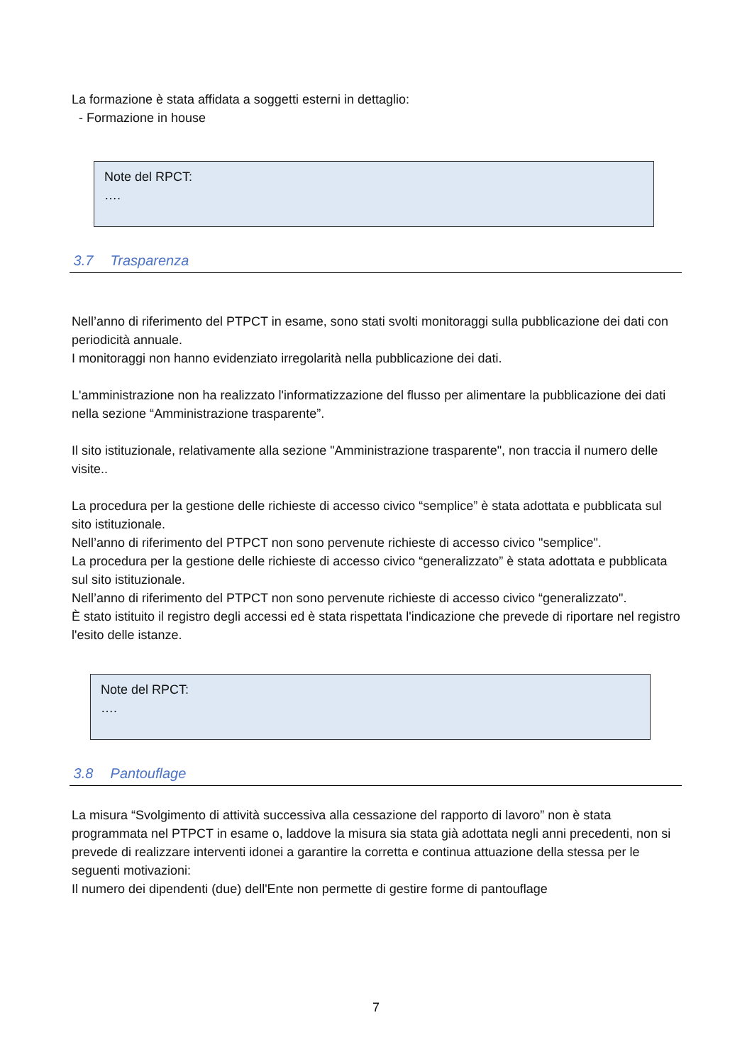La formazione è stata affidata a soggetti esterni in dettaglio:
- Formazione in house
Note del RPCT:
….
3.7 Trasparenza
Nell’anno di riferimento del PTPCT in esame, sono stati svolti monitoraggi sulla pubblicazione dei dati con periodicità annuale.
I monitoraggi non hanno evidenziato irregolarità nella pubblicazione dei dati.
L'amministrazione non ha realizzato l'informatizzazione del flusso per alimentare la pubblicazione dei dati nella sezione “Amministrazione trasparente”.
Il sito istituzionale, relativamente alla sezione "Amministrazione trasparente", non traccia il numero delle visite..
La procedura per la gestione delle richieste di accesso civico “semplice” è stata adottata e pubblicata sul sito istituzionale.
Nell’anno di riferimento del PTPCT non sono pervenute richieste di accesso civico "semplice".
La procedura per la gestione delle richieste di accesso civico “generalizzato” è stata adottata e pubblicata sul sito istituzionale.
Nell’anno di riferimento del PTPCT non sono pervenute richieste di accesso civico “generalizzato".
È stato istituito il registro degli accessi ed è stata rispettata l'indicazione che prevede di riportare nel registro l'esito delle istanze.
Note del RPCT:
….
3.8 Pantouflage
La misura “Svolgimento di attività successiva alla cessazione del rapporto di lavoro” non è stata programmata nel PTPCT in esame o, laddove la misura sia stata già adottata negli anni precedenti, non si prevede di realizzare interventi idonei a garantire la corretta e continua attuazione della stessa per le seguenti motivazioni:
Il numero dei dipendenti (due) dell'Ente non permette di gestire forme di pantouflage
7